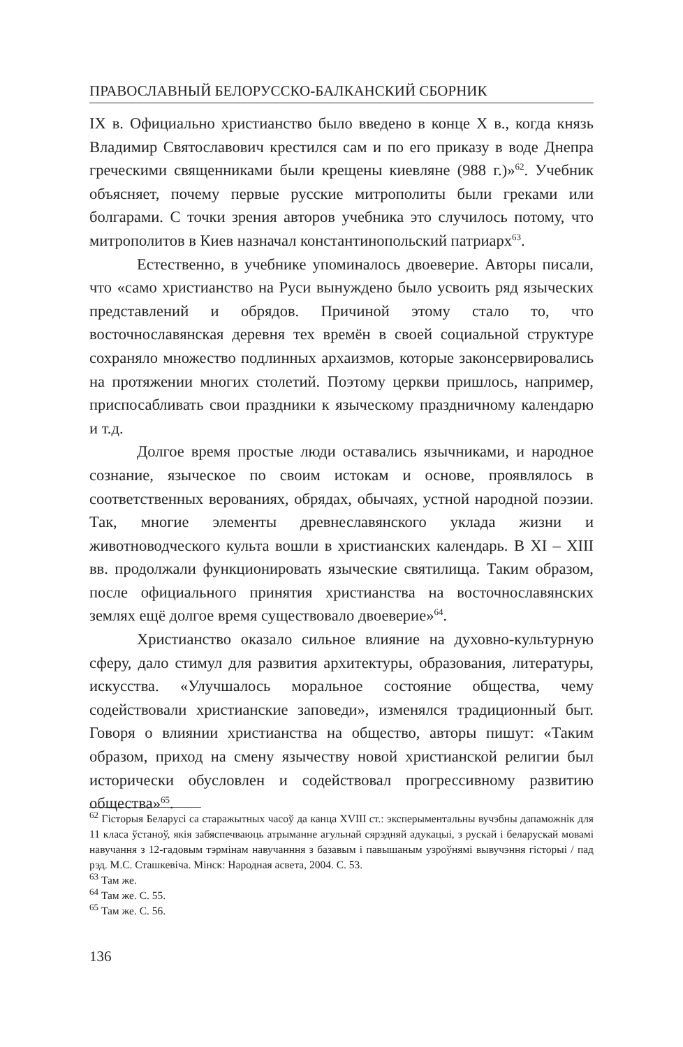ПРАВОСЛАВНЫЙ БЕЛОРУССКО-БАЛКАНСКИЙ СБОРНИК
IX в. Официально христианство было введено в конце X в., когда князь Владимир Святославович крестился сам и по его приказу в воде Днепра греческими священниками были крещены киевляне (988 г.)»<sup>62</sup>. Учебник объясняет, почему первые русские митрополиты были греками или болгарами. С точки зрения авторов учебника это случилось потому, что митрополитов в Киев назначал константинопольский патриарх<sup>63</sup>.
Естественно, в учебнике упоминалось двоеверие. Авторы писали, что «само христианство на Руси вынуждено было усвоить ряд языческих представлений и обрядов. Причиной этому стало то, что восточнославянская деревня тех времён в своей социальной структуре сохраняло множество подлинных архаизмов, которые законсервировались на протяжении многих столетий. Поэтому церкви пришлось, например, приспосабливать свои праздники к языческому праздничному календарю и т.д.
Долгое время простые люди оставались язычниками, и народное сознание, языческое по своим истокам и основе, проявлялось в соответственных верованиях, обрядах, обычаях, устной народной поэзии. Так, многие элементы древнеславянского уклада жизни и животноводческого культа вошли в христианских календарь. В XI – XIII вв. продолжали функционировать языческие святилища. Таким образом, после официального принятия христианства на восточнославянских землях ещё долгое время существовало двоеверие»<sup>64</sup>.
Христианство оказало сильное влияние на духовно-культурную сферу, дало стимул для развития архитектуры, образования, литературы, искусства. «Улучшалось моральное состояние общества, чему содействовали христианские заповеди», изменялся традиционный быт. Говоря о влиянии христианства на общество, авторы пишут: «Таким образом, приход на смену язычеству новой христианской религии был исторически обусловлен и содействовал прогрессивному развитию общества»<sup>65</sup>.
<sup>62</sup> Гісторыя Беларусі са старажытных часоў да канца XVIII ст.: эксперыментальны вучэбны дапаможнік для 11 класа ўстаноў, якія забяспечваюць атрыманне агульнай сярэдняй адукацыі, з рускай і беларускай мовамі навучання з 12-гадовым тэрмінам навучанння з базавым і павышаным узроўнямі вывучэння гісторыі / пад рэд. М.С. Сташкевіча. Мінск: Народная асвета, 2004. С. 53.
<sup>63</sup> Там же.
<sup>64</sup> Там же. С. 55.
<sup>65</sup> Там же. С. 56.
136